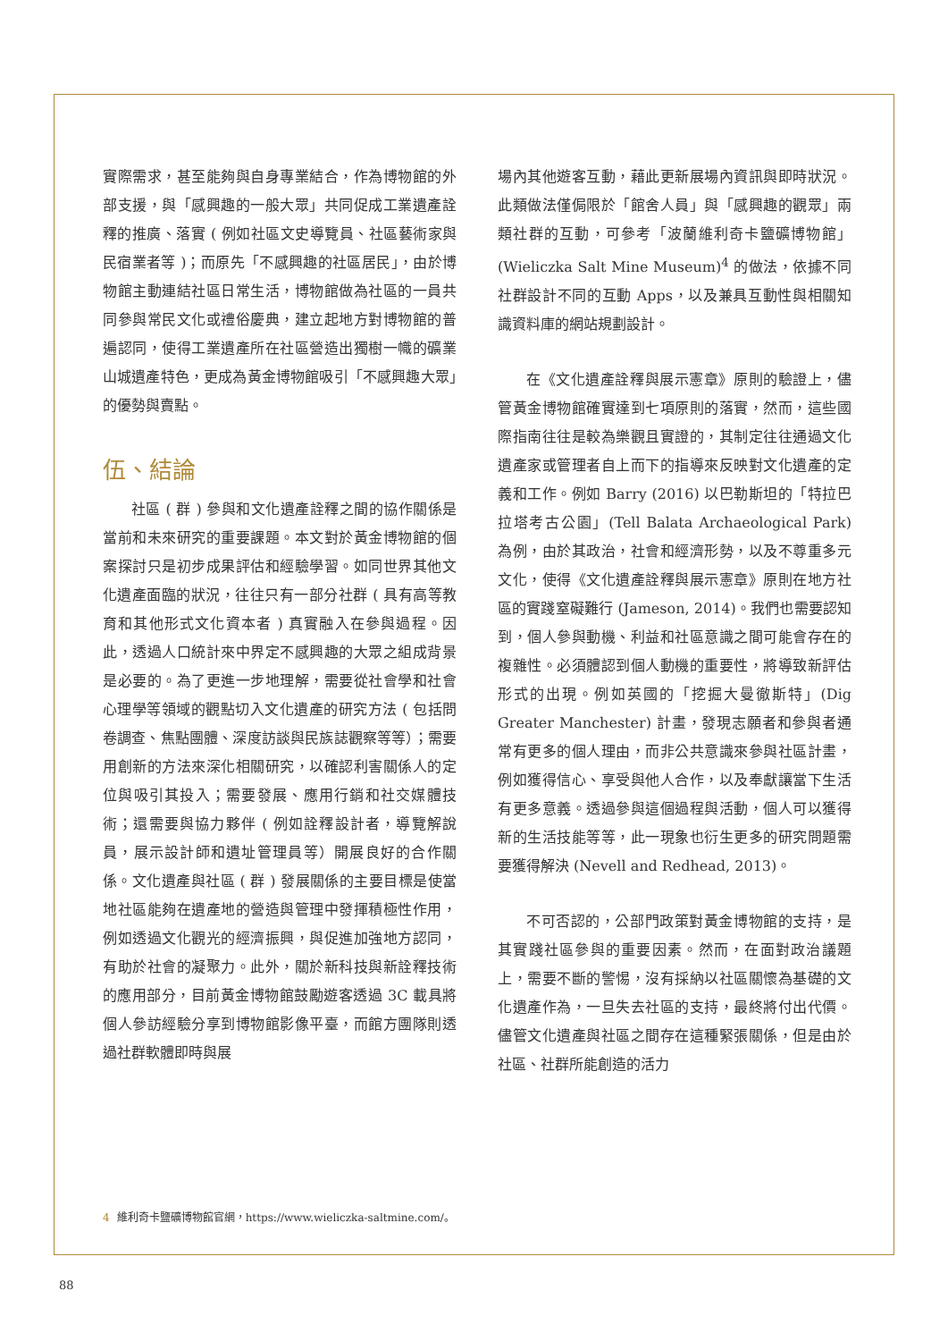實際需求，甚至能夠與自身專業結合，作為博物館的外部支援，與「感興趣的一般大眾」共同促成工業遺產詮釋的推廣、落實 ( 例如社區文史導覽員、社區藝術家與民宿業者等 )；而原先「不感興趣的社區居民」，由於博物館主動連結社區日常生活，博物館做為社區的一員共同參與常民文化或禮俗慶典，建立起地方對博物館的普遍認同，使得工業遺產所在社區營造出獨樹一幟的礦業山城遺產特色，更成為黃金博物館吸引「不感興趣大眾」的優勢與賣點。
伍、結論
社區 ( 群 ) 參與和文化遺產詮釋之間的協作關係是當前和未來研究的重要課題。本文對於黃金博物館的個案探討只是初步成果評估和經驗學習。如同世界其他文化遺產面臨的狀況，往往只有一部分社群 ( 具有高等教育和其他形式文化資本者 ) 真實融入在參與過程。因此，透過人口統計來中界定不感興趣的大眾之組成背景是必要的。為了更進一步地理解，需要從社會學和社會心理學等領域的觀點切入文化遺產的研究方法 ( 包括問卷調查、焦點團體、深度訪談與民族誌觀察等等）；需要用創新的方法來深化相關研究，以確認利害關係人的定位與吸引其投入；需要發展、應用行銷和社交媒體技術；還需要與協力夥伴 ( 例如詮釋設計者，導覽解說員，展示設計師和遺址管理員等）開展良好的合作關係。文化遺產與社區 ( 群 ) 發展關係的主要目標是使當地社區能夠在遺產地的營造與管理中發揮積極性作用，例如透過文化觀光的經濟振興，與促進加強地方認同，有助於社會的凝聚力。此外，關於新科技與新詮釋技術的應用部分，目前黃金博物館鼓勵遊客透過 3C 載具將個人參訪經驗分享到博物館影像平臺，而館方團隊則透過社群軟體即時與展
場內其他遊客互動，藉此更新展場內資訊與即時狀況。此類做法僅侷限於「館舍人員」與「感興趣的觀眾」兩類社群的互動，可參考「波蘭維利奇卡鹽礦博物館」(Wieliczka Salt Mine Museum)<sup>4</sup> 的做法，依據不同社群設計不同的互動 Apps，以及兼具互動性與相關知識資料庫的網站規劃設計。
在《文化遺產詮釋與展示憲章》原則的驗證上，儘管黃金博物館確實達到七項原則的落實，然而，這些國際指南往往是較為樂觀且實證的，其制定往往通過文化遺產家或管理者自上而下的指導來反映對文化遺產的定義和工作。例如 Barry (2016) 以巴勒斯坦的「特拉巴拉塔考古公園」(Tell Balata Archaeological Park) 為例，由於其政治，社會和經濟形勢，以及不尊重多元文化，使得《文化遺產詮釋與展示憲章》原則在地方社區的實踐窒礙難行 (Jameson, 2014)。我們也需要認知到，個人參與動機、利益和社區意識之間可能會存在的複雜性。必須體認到個人動機的重要性，將導致新評估形式的出現。例如英國的「挖掘大曼徹斯特」(Dig Greater Manchester) 計畫，發現志願者和參與者通常有更多的個人理由，而非公共意識來參與社區計畫，例如獲得信心、享受與他人合作，以及奉獻讓當下生活有更多意義。透過參與這個過程與活動，個人可以獲得新的生活技能等等，此一現象也衍生更多的研究問題需要獲得解決 (Nevell and Redhead, 2013)。
不可否認的，公部門政策對黃金博物館的支持，是其實踐社區參與的重要因素。然而，在面對政治議題上，需要不斷的警惕，沒有採納以社區關懷為基礎的文化遺產作為，一旦失去社區的支持，最終將付出代價。儘管文化遺產與社區之間存在這種緊張關係，但是由於社區、社群所能創造的活力
4 維利奇卡鹽礦博物館官網，https://www.wieliczka-saltmine.com/。
88